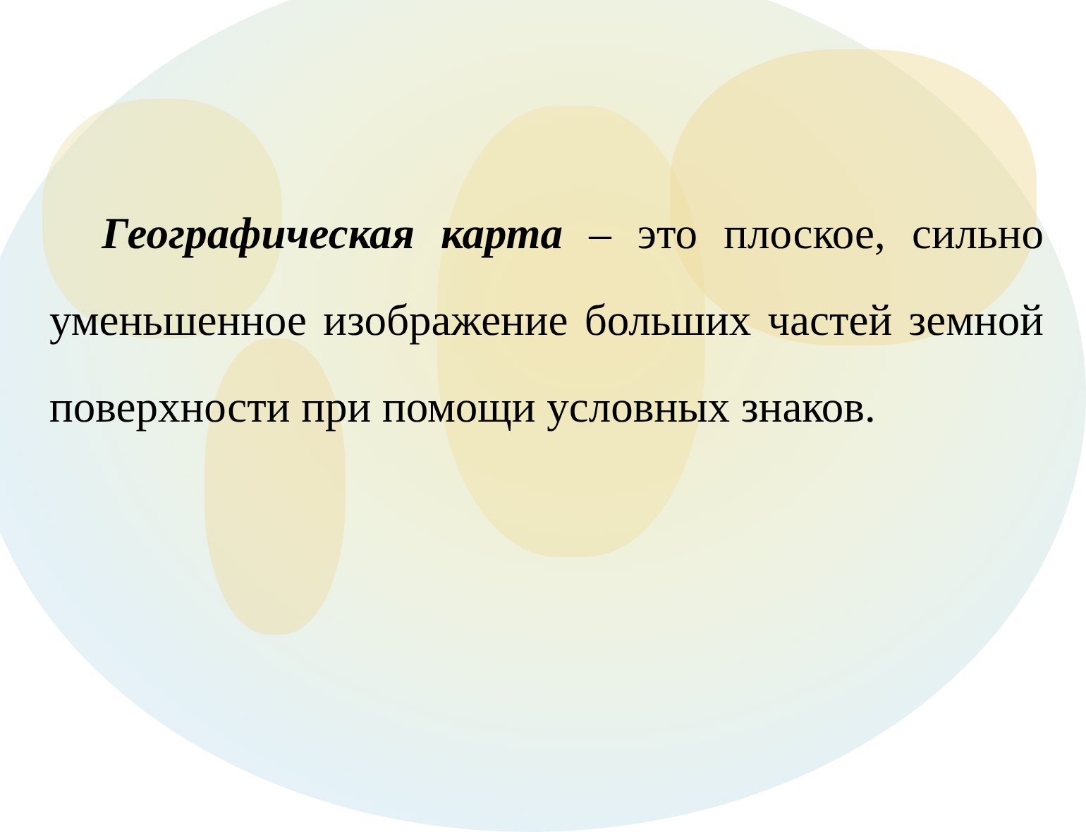Географическая карта – это плоское, сильно уменьшенное изображение больших частей земной поверхности при помощи условных знаков.